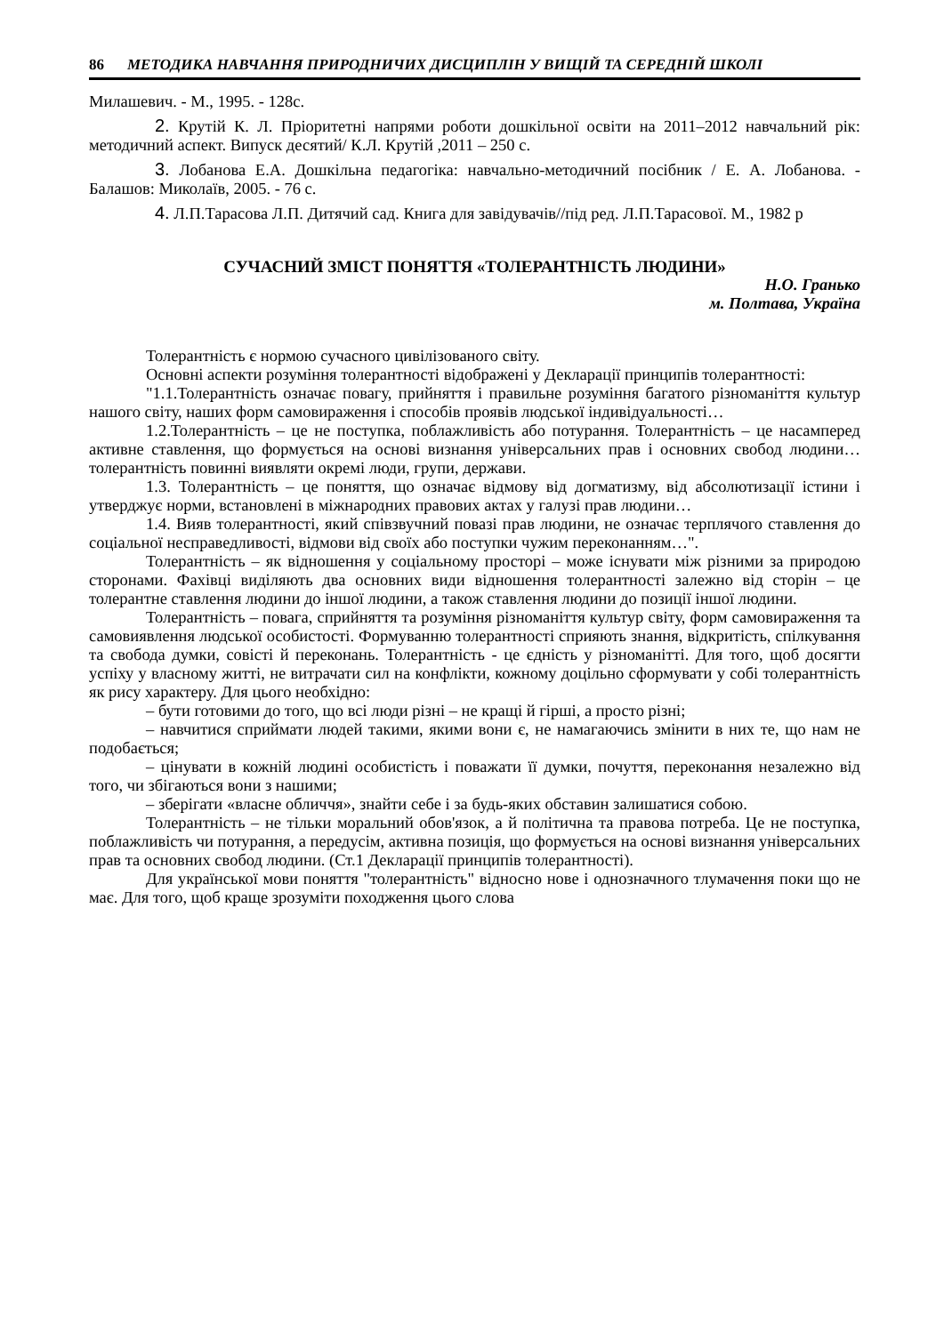86 МЕТОДИКА НАВЧАННЯ ПРИРОДНИЧИХ ДИСЦИПЛІН У ВИЩІЙ ТА СЕРЕДНІЙ ШКОЛІ
Милашевич. - М., 1995. - 128с.
2. Крутій К. Л. Пріоритетні напрями роботи дошкільної освіти на 2011–2012 навчальний рік: методичний аспект. Випуск десятий/ К.Л. Крутій ,2011 – 250 с.
3. Лобанова Е.А. Дошкільна педагогіка: навчально-методичний посібник / Е. А. Лобанова. - Балашов: Миколаїв, 2005. - 76 с.
4. Л.П.Тарасова Л.П. Дитячий сад. Книга для завідувачів//під ред. Л.П.Тарасової. М., 1982 р
СУЧАСНИЙ ЗМІСТ ПОНЯТТЯ «ТОЛЕРАНТНІСТЬ ЛЮДИНИ»
Н.О. Гранько
м. Полтава, Україна
Толерантність є нормою сучасного цивілізованого світу.
Основні аспекти розуміння толерантності відображені у Декларації принципів толерантності:
"1.1.Толерантність означає повагу, прийняття і правильне розуміння багатого різноманіття культур нашого світу, наших форм самовираження і способів проявів людської індивідуальності…
1.2.Толерантність – це не поступка, поблажливість або потурання. Толерантність – це насамперед активне ставлення, що формується на основі визнання універсальних прав і основних свобод людини… толерантність повинні виявляти окремі люди, групи, держави.
1.3. Толерантність – це поняття, що означає відмову від догматизму, від абсолютизації істини і утверджує норми, встановлені в міжнародних правових актах у галузі прав людини…
1.4. Вияв толерантності, який співзвучний повазі прав людини, не означає терплячого ставлення до соціальної несправедливості, відмови від своїх або поступки чужим переконанням…".
Толерантність – як відношення у соціальному просторі – може існувати між різними за природою сторонами. Фахівці виділяють два основних види відношення толерантності залежно від сторін – це толерантне ставлення людини до іншої людини, а також ставлення людини до позиції іншої людини.
Толерантність – повага, сприйняття та розуміння різноманіття культур світу, форм самовираження та самовиявлення людської особистості. Формуванню толерантності сприяють знання, відкритість, спілкування та свобода думки, совісті й переконань. Толерантність - це єдність у різноманітті. Для того, щоб досягти успіху у власному житті, не витрачати сил на конфлікти, кожному доцільно сформувати у собі толерантність як рису характеру. Для цього необхідно:
– бути готовими до того, що всі люди різні – не кращі й гірші, а просто різні;
– навчитися сприймати людей такими, якими вони є, не намагаючись змінити в них те, що нам не подобається;
– цінувати в кожній людині особистість і поважати її думки, почуття, переконання незалежно від того, чи збігаються вони з нашими;
– зберігати «власне обличчя», знайти себе і за будь-яких обставин залишатися собою.
Толерантність – не тільки моральний обов'язок, а й політична та правова потреба. Це не поступка, поблажливість чи потурання, а передусім, активна позиція, що формується на основі визнання універсальних прав та основних свобод людини. (Ст.1 Декларації принципів толерантності).
Для української мови поняття "толерантність" відносно нове і однозначного тлумачення поки що не має. Для того, щоб краще зрозуміти походження цього слова